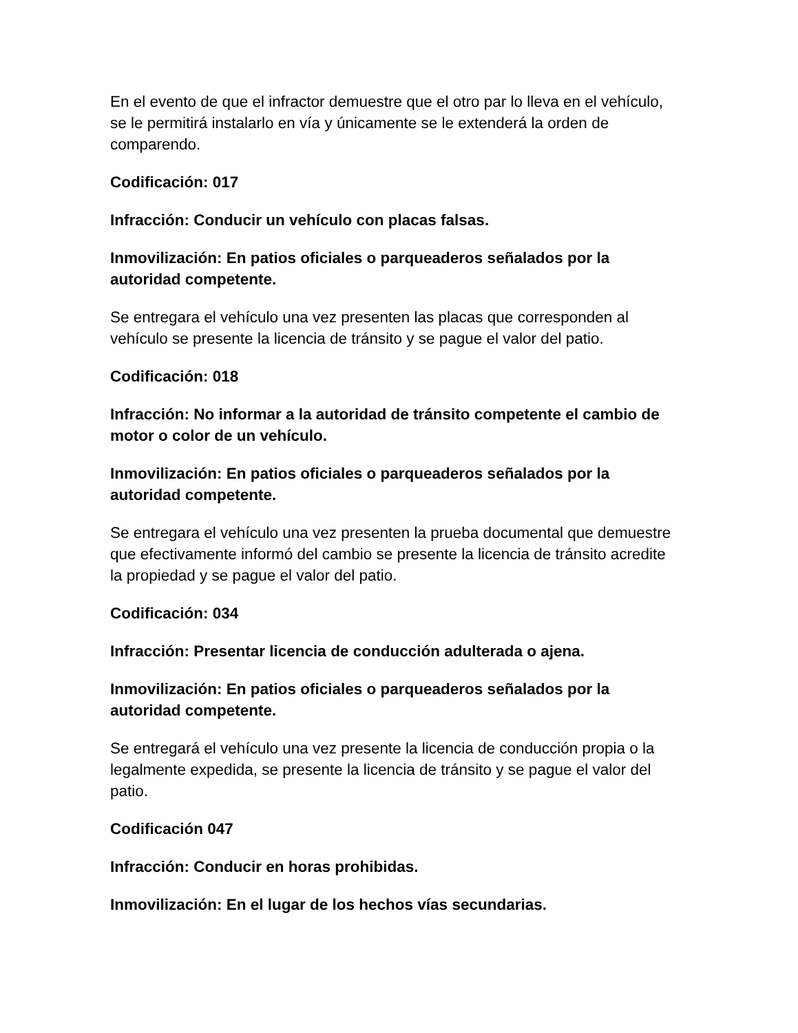En el evento de que el infractor demuestre que el otro par lo lleva en el vehículo, se le permitirá instalarlo en vía y únicamente se le extenderá la orden de comparendo.
Codificación: 017
Infracción: Conducir un vehículo con placas falsas.
Inmovilización: En patios oficiales o parqueaderos señalados por la autoridad competente.
Se entregara el vehículo una vez presenten las placas que corresponden al vehículo se presente la licencia de tránsito y se pague el valor del patio.
Codificación: 018
Infracción: No informar a la autoridad de tránsito competente el cambio de motor o color de un vehículo.
Inmovilización: En patios oficiales o parqueaderos señalados por la autoridad competente.
Se entregara el vehículo una vez presenten la prueba documental que demuestre que efectivamente informó del cambio se presente la licencia de tránsito acredite la propiedad y se pague el valor del patio.
Codificación: 034
Infracción: Presentar licencia de conducción adulterada o ajena.
Inmovilización: En patios oficiales o parqueaderos señalados por la autoridad competente.
Se entregará el vehículo una vez presente la licencia de conducción propia o la legalmente expedida, se presente la licencia de tránsito y se pague el valor del patio.
Codificación 047
Infracción: Conducir en horas prohibidas.
Inmovilización: En el lugar de los hechos vías secundarias.